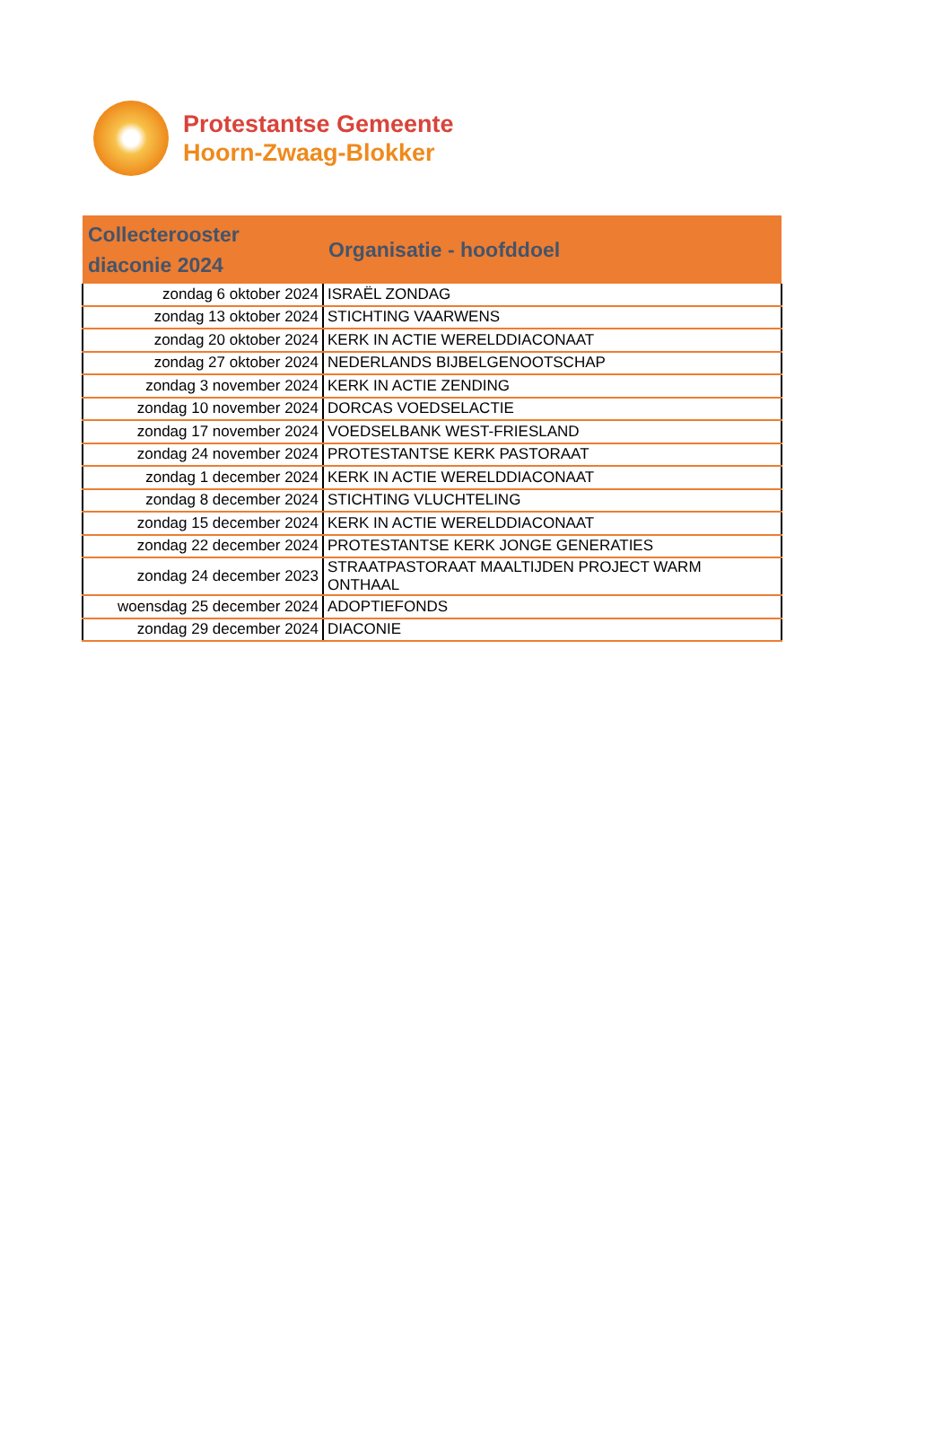Protestantse Gemeente
Hoorn-Zwaag-Blokker
| Collecterooster diaconie 2024 | Organisatie - hoofddoel |
| --- | --- |
| zondag 6 oktober 2024 | ISRAËL ZONDAG |
| zondag 13 oktober 2024 | STICHTING VAARWENS |
| zondag 20 oktober 2024 | KERK IN ACTIE WERELDDIACONAAT |
| zondag 27 oktober 2024 | NEDERLANDS BIJBELGENOOTSCHAP |
| zondag 3 november 2024 | KERK IN ACTIE ZENDING |
| zondag 10 november 2024 | DORCAS VOEDSELACTIE |
| zondag 17 november 2024 | VOEDSELBANK WEST-FRIESLAND |
| zondag 24 november 2024 | PROTESTANTSE KERK PASTORAAT |
| zondag 1 december 2024 | KERK IN ACTIE WERELDDIACONAAT |
| zondag 8 december 2024 | STICHTING VLUCHTELING |
| zondag 15 december 2024 | KERK IN ACTIE WERELDDIACONAAT |
| zondag 22 december 2024 | PROTESTANTSE KERK JONGE GENERATIES |
| zondag 24 december 2023 | STRAATPASTORAAT MAALTIJDEN PROJECT WARM ONTHAAL |
| woensdag 25 december 2024 | ADOPTIEFONDS |
| zondag 29 december 2024 | DIACONIE |